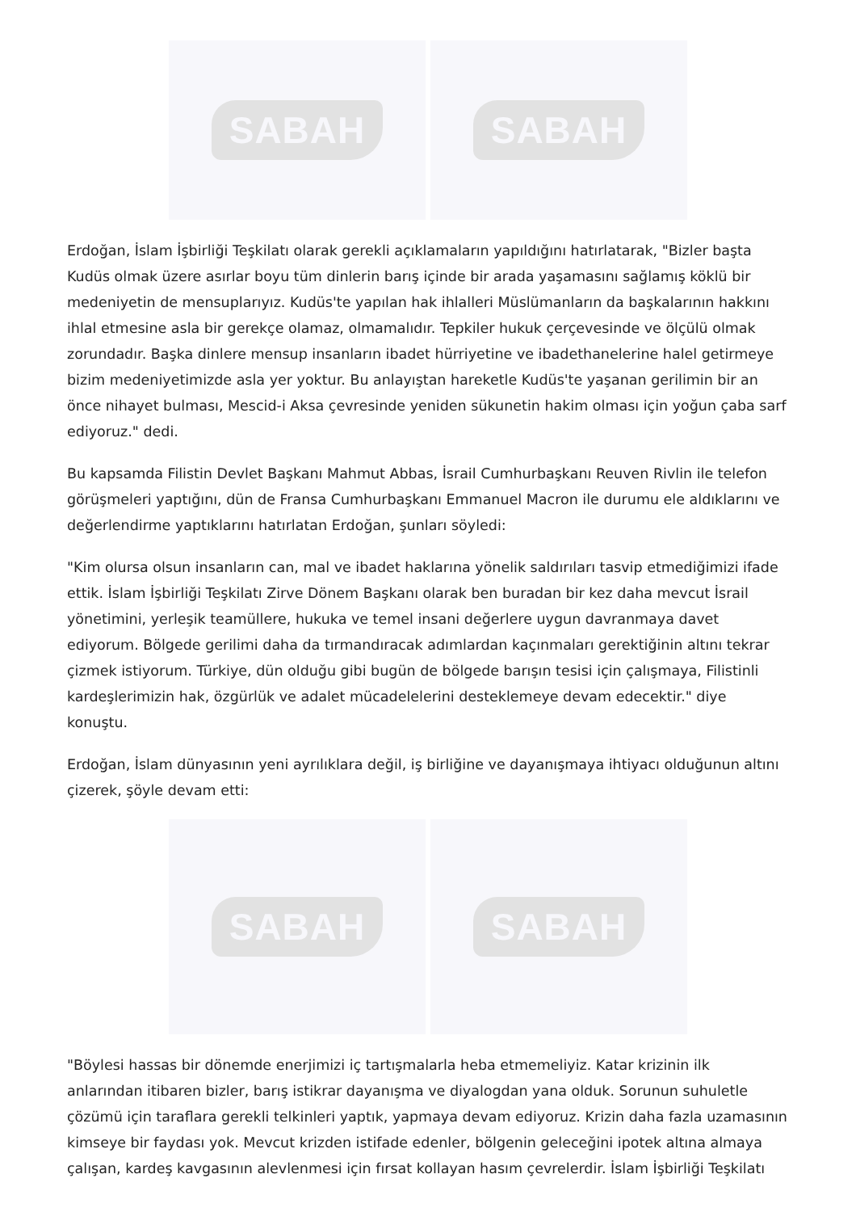SABAH SABAH
Erdoğan, İslam İşbirliği Teşkilatı olarak gerekli açıklamaların yapıldığını hatırlatarak, "Bizler başta Kudüs olmak üzere asırlar boyu tüm dinlerin barış içinde bir arada yaşamasını sağlamış köklü bir medeniyetin de mensuplarıyız. Kudüs'te yapılan hak ihlalleri Müslümanların da başkalarının hakkını ihlal etmesine asla bir gerekçe olamaz, olmamalıdır. Tepkiler hukuk çerçevesinde ve ölçülü olmak zorundadır. Başka dinlere mensup insanların ibadet hürriyetine ve ibadethanelerine halel getirmeye bizim medeniyetimizde asla yer yoktur. Bu anlayıştan hareketle Kudüs'te yaşanan gerilimin bir an önce nihayet bulması, Mescid-i Aksa çevresinde yeniden sükunetin hakim olması için yoğun çaba sarf ediyoruz." dedi.
Bu kapsamda Filistin Devlet Başkanı Mahmut Abbas, İsrail Cumhurbaşkanı Reuven Rivlin ile telefon görüşmeleri yaptığını, dün de Fransa Cumhurbaşkanı Emmanuel Macron ile durumu ele aldıklarını ve değerlendirme yaptıklarını hatırlatan Erdoğan, şunları söyledi:
"Kim olursa olsun insanların can, mal ve ibadet haklarına yönelik saldırıları tasvip etmediğimizi ifade ettik. İslam İşbirliği Teşkilatı Zirve Dönem Başkanı olarak ben buradan bir kez daha mevcut İsrail yönetimini, yerleşik teamüllere, hukuka ve temel insani değerlere uygun davranmaya davet ediyorum. Bölgede gerilimi daha da tırmandıracak adımlardan kaçınmaları gerektiğinin altını tekrar çizmek istiyorum. Türkiye, dün olduğu gibi bugün de bölgede barışın tesisi için çalışmaya, Filistinli kardeşlerimizin hak, özgürlük ve adalet mücadelelerini desteklemeye devam edecektir." diye konuştu.
Erdoğan, İslam dünyasının yeni ayrılıklara değil, iş birliğine ve dayanışmaya ihtiyacı olduğunun altını çizerek, şöyle devam etti:
SABAH SABAH
"Böylesi hassas bir dönemde enerjimizi iç tartışmalarla heba etmemeliyiz. Katar krizinin ilk anlarından itibaren bizler, barış istikrar dayanışma ve diyalogdan yana olduk. Sorunun suhuletle çözümü için taraflara gerekli telkinleri yaptık, yapmaya devam ediyoruz. Krizin daha fazla uzamasının kimseye bir faydası yok. Mevcut krizden istifade edenler, bölgenin geleceğini ipotek altına almaya çalışan, kardeş kavgasının alevlenmesi için fırsat kollayan hasım çevrelerdir. İslam İşbirliği Teşkilatı